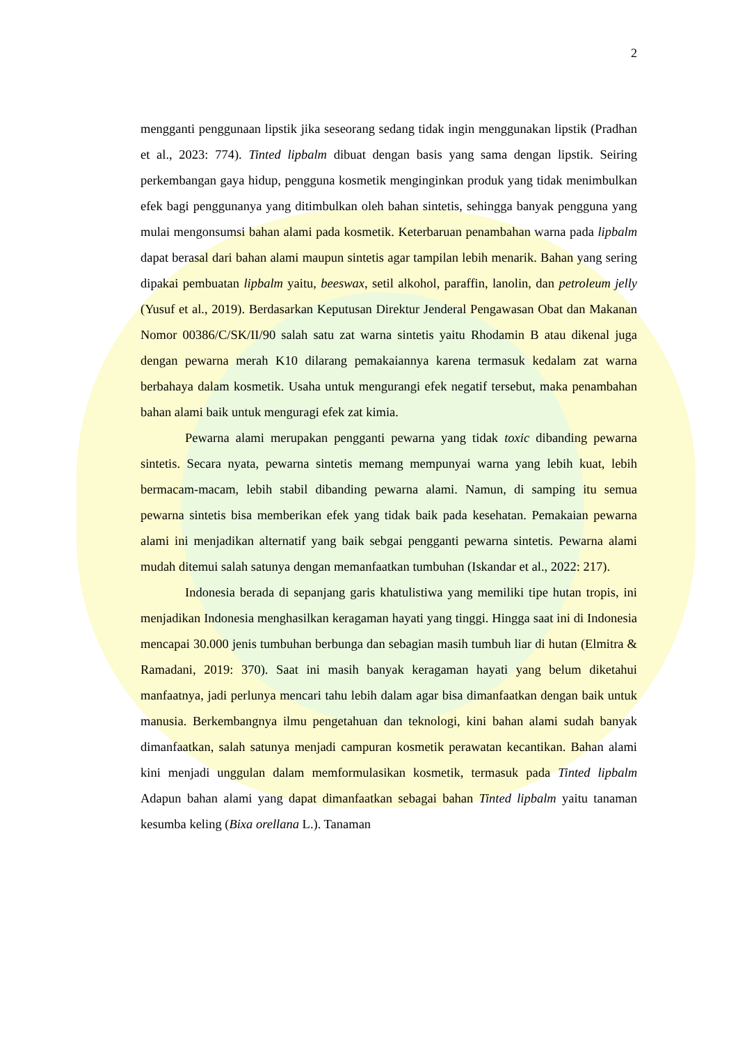2
mengganti penggunaan lipstik jika seseorang sedang tidak ingin menggunakan lipstik (Pradhan et al., 2023: 774). Tinted lipbalm dibuat dengan basis yang sama dengan lipstik. Seiring perkembangan gaya hidup, pengguna kosmetik menginginkan produk yang tidak menimbulkan efek bagi penggunanya yang ditimbulkan oleh bahan sintetis, sehingga banyak pengguna yang mulai mengonsumsi bahan alami pada kosmetik. Keterbaruan penambahan warna pada lipbalm dapat berasal dari bahan alami maupun sintetis agar tampilan lebih menarik. Bahan yang sering dipakai pembuatan lipbalm yaitu, beeswax, setil alkohol, paraffin, lanolin, dan petroleum jelly (Yusuf et al., 2019). Berdasarkan Keputusan Direktur Jenderal Pengawasan Obat dan Makanan Nomor 00386/C/SK/II/90 salah satu zat warna sintetis yaitu Rhodamin B atau dikenal juga dengan pewarna merah K10 dilarang pemakaiannya karena termasuk kedalam zat warna berbahaya dalam kosmetik. Usaha untuk mengurangi efek negatif tersebut, maka penambahan bahan alami baik untuk menguragi efek zat kimia.
Pewarna alami merupakan pengganti pewarna yang tidak toxic dibanding pewarna sintetis. Secara nyata, pewarna sintetis memang mempunyai warna yang lebih kuat, lebih bermacam-macam, lebih stabil dibanding pewarna alami. Namun, di samping itu semua pewarna sintetis bisa memberikan efek yang tidak baik pada kesehatan. Pemakaian pewarna alami ini menjadikan alternatif yang baik sebgai pengganti pewarna sintetis. Pewarna alami mudah ditemui salah satunya dengan memanfaatkan tumbuhan (Iskandar et al., 2022: 217).
Indonesia berada di sepanjang garis khatulistiwa yang memiliki tipe hutan tropis, ini menjadikan Indonesia menghasilkan keragaman hayati yang tinggi. Hingga saat ini di Indonesia mencapai 30.000 jenis tumbuhan berbunga dan sebagian masih tumbuh liar di hutan (Elmitra & Ramadani, 2019: 370). Saat ini masih banyak keragaman hayati yang belum diketahui manfaatnya, jadi perlunya mencari tahu lebih dalam agar bisa dimanfaatkan dengan baik untuk manusia. Berkembangnya ilmu pengetahuan dan teknologi, kini bahan alami sudah banyak dimanfaatkan, salah satunya menjadi campuran kosmetik perawatan kecantikan. Bahan alami kini menjadi unggulan dalam memformulasikan kosmetik, termasuk pada Tinted lipbalm Adapun bahan alami yang dapat dimanfaatkan sebagai bahan Tinted lipbalm yaitu tanaman kesumba keling (Bixa orellana L.). Tanaman